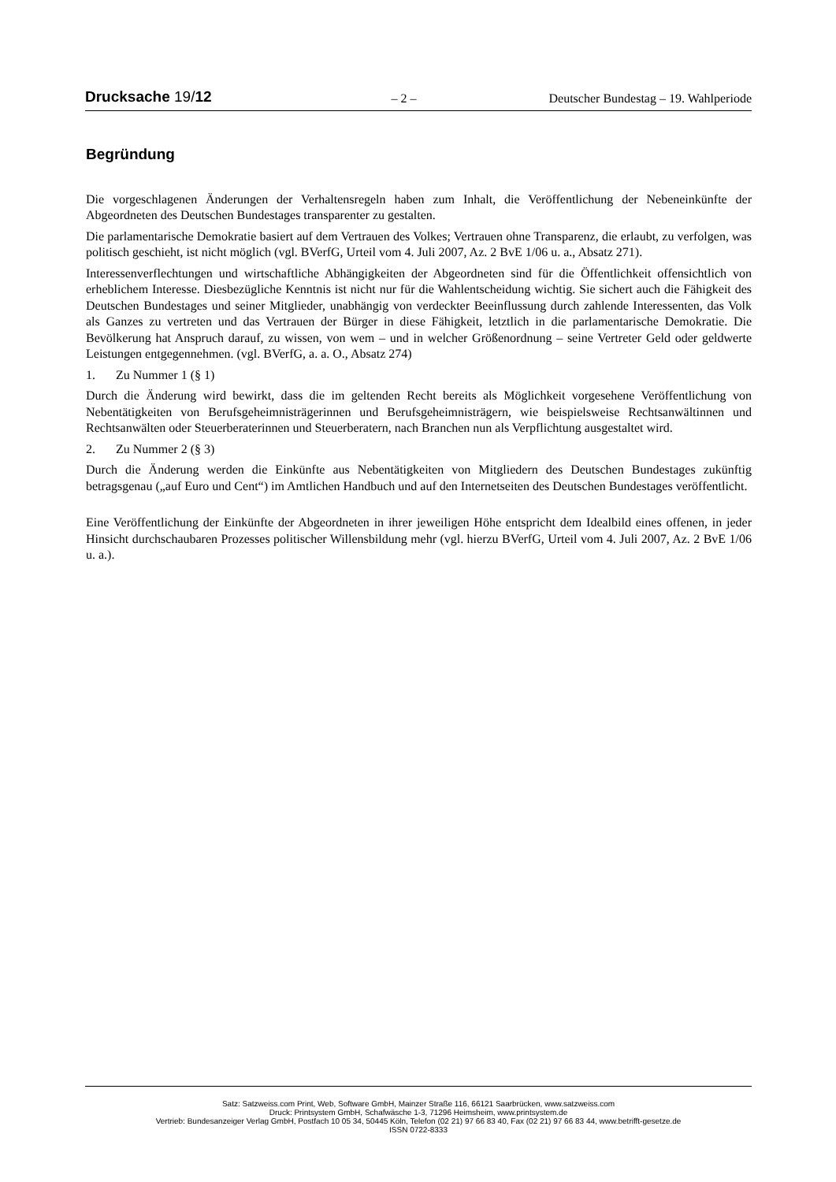Drucksache 19/12 – 2 – Deutscher Bundestag – 19. Wahlperiode
Begründung
Die vorgeschlagenen Änderungen der Verhaltensregeln haben zum Inhalt, die Veröffentlichung der Nebeneinkünfte der Abgeordneten des Deutschen Bundestages transparenter zu gestalten.
Die parlamentarische Demokratie basiert auf dem Vertrauen des Volkes; Vertrauen ohne Transparenz, die erlaubt, zu verfolgen, was politisch geschieht, ist nicht möglich (vgl. BVerfG, Urteil vom 4. Juli 2007, Az. 2 BvE 1/06 u. a., Absatz 271).
Interessenverflechtungen und wirtschaftliche Abhängigkeiten der Abgeordneten sind für die Öffentlichkeit offensichtlich von erheblichem Interesse. Diesbezügliche Kenntnis ist nicht nur für die Wahlentscheidung wichtig. Sie sichert auch die Fähigkeit des Deutschen Bundestages und seiner Mitglieder, unabhängig von verdeckter Beeinflussung durch zahlende Interessenten, das Volk als Ganzes zu vertreten und das Vertrauen der Bürger in diese Fähigkeit, letztlich in die parlamentarische Demokratie. Die Bevölkerung hat Anspruch darauf, zu wissen, von wem – und in welcher Größenordnung – seine Vertreter Geld oder geldwerte Leistungen entgegennehmen. (vgl. BVerfG, a. a. O., Absatz 274)
1. Zu Nummer 1 (§ 1)
Durch die Änderung wird bewirkt, dass die im geltenden Recht bereits als Möglichkeit vorgesehene Veröffentlichung von Nebentätigkeiten von Berufsgeheimnisträgerinnen und Berufsgeheimnisträgern, wie beispielsweise Rechtsanwältinnen und Rechtsanwälten oder Steuerberaterinnen und Steuerberatern, nach Branchen nun als Verpflichtung ausgestaltet wird.
2. Zu Nummer 2 (§ 3)
Durch die Änderung werden die Einkünfte aus Nebentätigkeiten von Mitgliedern des Deutschen Bundestages zukünftig betragsgenau („auf Euro und Cent“) im Amtlichen Handbuch und auf den Internetseiten des Deutschen Bundestages veröffentlicht.
Eine Veröffentlichung der Einkünfte der Abgeordneten in ihrer jeweiligen Höhe entspricht dem Idealbild eines offenen, in jeder Hinsicht durchschaubaren Prozesses politischer Willensbildung mehr (vgl. hierzu BVerfG, Urteil vom 4. Juli 2007, Az. 2 BvE 1/06 u. a.).
Satz: Satzweiss.com Print, Web, Software GmbH, Mainzer Straße 116, 66121 Saarbrücken, www.satzweiss.com
Druck: Printsystem GmbH, Schafwäsche 1-3, 71296 Heimsheim, www.printsystem.de
Vertrieb: Bundesanzeiger Verlag GmbH, Postfach 10 05 34, 50445 Köln, Telefon (02 21) 97 66 83 40, Fax (02 21) 97 66 83 44, www.betrifft-gesetze.de
ISSN 0722-8333